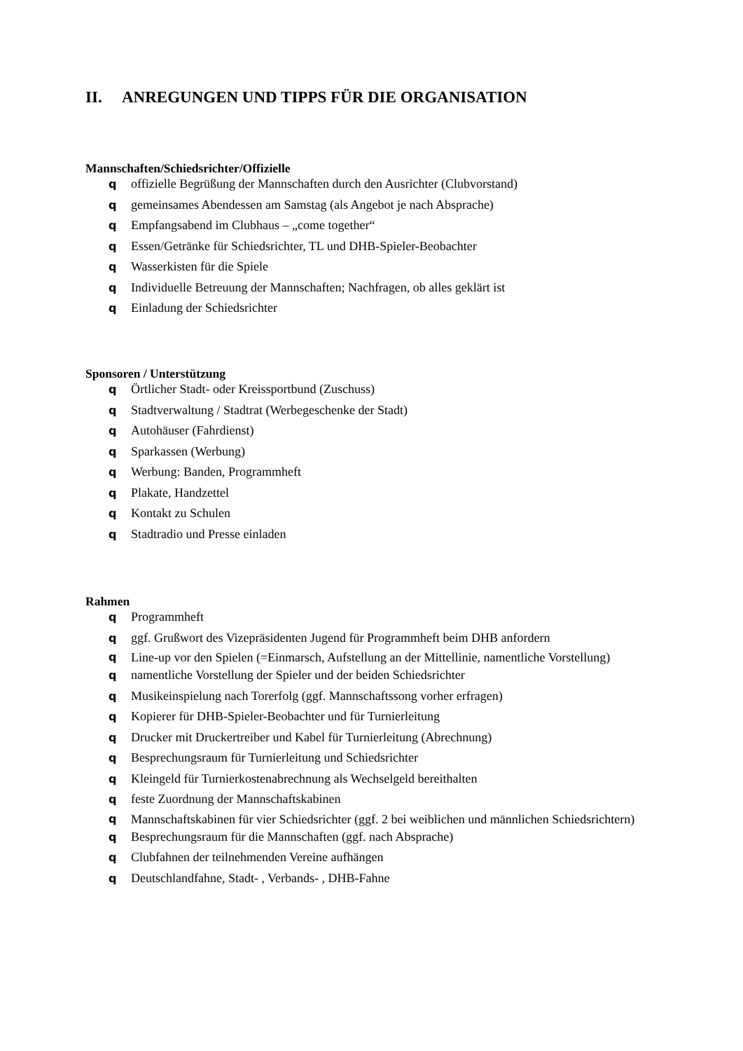II. ANREGUNGEN UND TIPPS FÜR DIE ORGANISATION
Mannschaften/Schiedsrichter/Offizielle
qoffizielle Begrüßung der Mannschaften durch den Ausrichter (Clubvorstand)
qgemeinsames Abendessen am Samstag (als Angebot je nach Absprache)
q Empfangsabend im Clubhaus – „come together“
q Essen/Getränke für Schiedsrichter, TL und DHB-Spieler-Beobachter
q Wasserkisten für die Spiele
q Individuelle Betreuung der Mannschaften; Nachfragen, ob alles geklärt ist
q Einladung der Schiedsrichter
Sponsoren / Unterstützung
q Örtlicher Stadt- oder Kreissportbund (Zuschuss)
q Stadtverwaltung / Stadtrat (Werbegeschenke der Stadt)
q Autohäuser (Fahrdienst)
q Sparkassen (Werbung)
q Werbung: Banden, Programmheft
q Plakate, Handzettel
q Kontakt zu Schulen
q Stadtradio und Presse einladen
Rahmen
q Programmheft
qggf. Grußwort des Vizepräsidenten Jugend für Programmheft beim DHB anfordern
q Line-up vor den Spielen (=Einmarsch, Aufstellung an der Mittellinie, namentliche Vorstellung)
qnamentliche Vorstellung der Spieler und der beiden Schiedsrichter
q Musikeinspielung nach Torerfolg (ggf. Mannschaftssong vorher erfragen)
q Kopierer für DHB-Spieler-Beobachter und für Turnierleitung
q Drucker mit Druckertreiber und Kabel für Turnierleitung (Abrechnung)
q Besprechungsraum für Turnierleitung und Schiedsrichter
q Kleingeld für Turnierkostenabrechnung als Wechselgeld bereithalten
qfeste Zuordnung der Mannschaftskabinen
q Mannschaftskabinen für vier Schiedsrichter (ggf. 2 bei weiblichen und männlichen Schiedsrichtern)
q Besprechungsraum für die Mannschaften (ggf. nach Absprache)
q Clubfahnen der teilnehmenden Vereine aufhängen
q Deutschlandfahne, Stadt- , Verbands- , DHB-Fahne